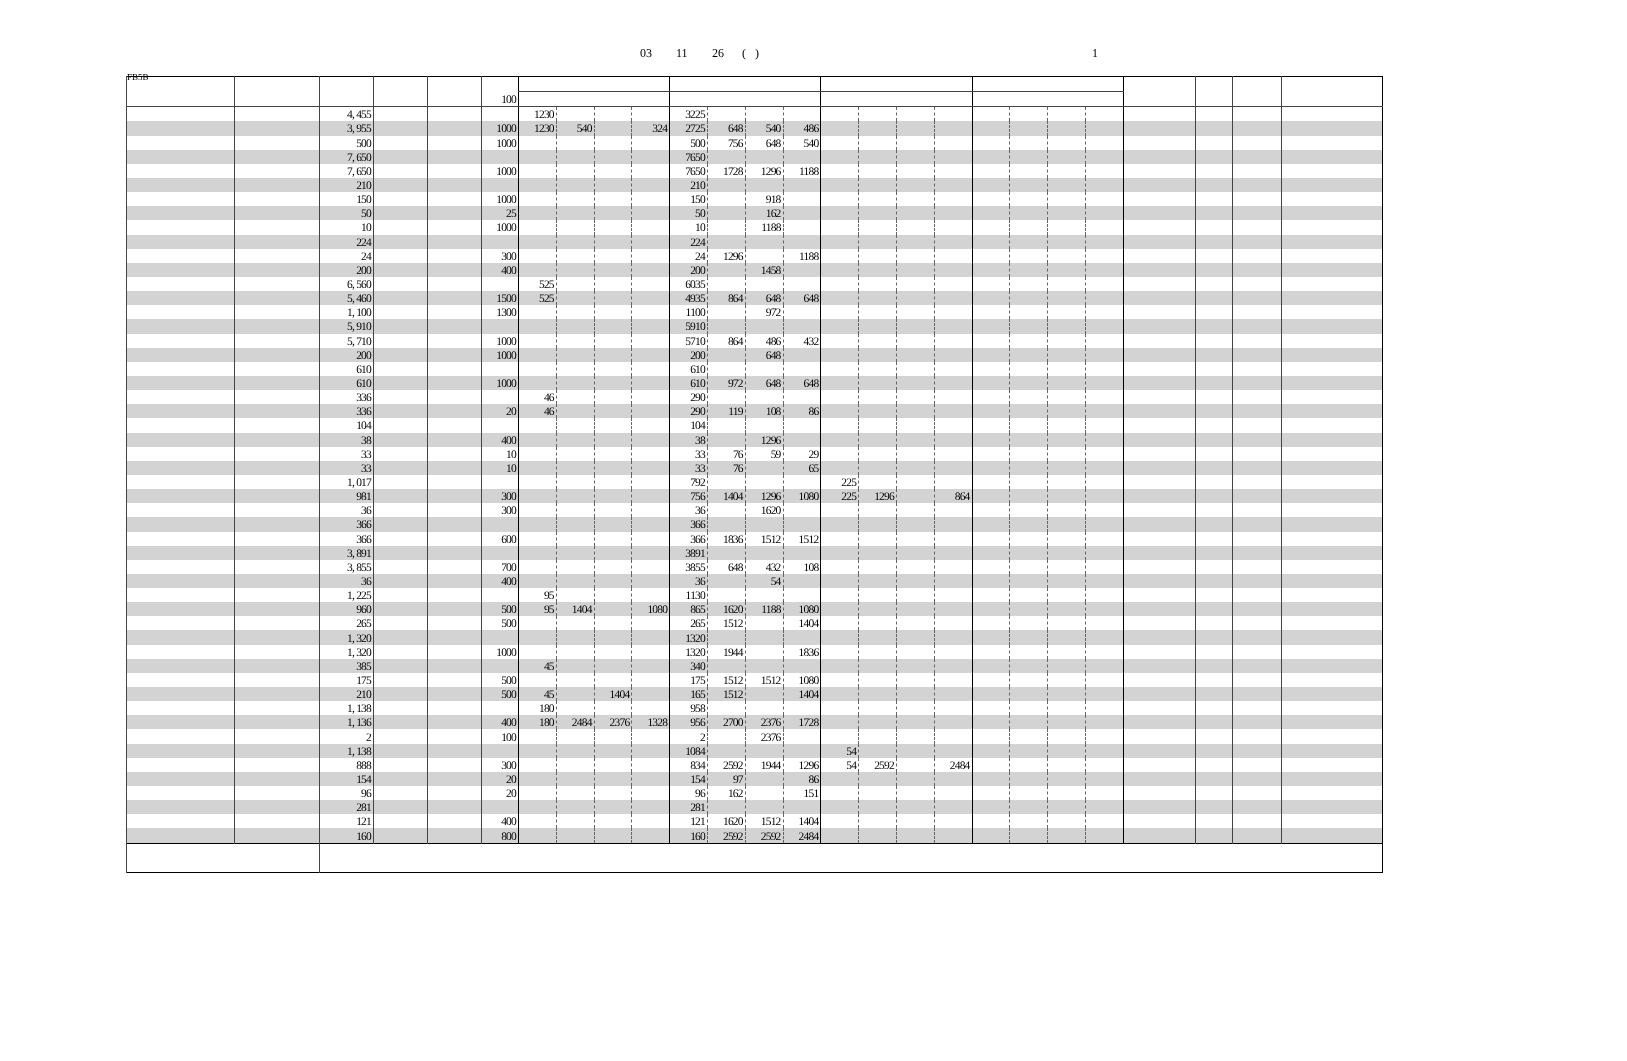FB5B
03 11 26 ( ) 1
| | | | | | 100 | | | | | | | | | | | | | | | | | | | | |
| --- | --- | --- | --- | --- | --- | --- | --- | --- | --- | --- | --- | --- | --- | --- | --- | --- | --- | --- | --- | --- | --- | --- | --- | --- | --- |
| | | 4, 455 | | | | 1230 | | | | 3225 | | | | | | | | | | | | | | | |
| | | 3, 955 | | | 1000 | 1230 | 540 | | 324 | 2725 | 648 | 540 | 486 | | | | | | | | | | | | |
| | | 500 | | | 1000 | | | | | 500 | 756 | 648 | 540 | | | | | | | | | | | | |
| | | 7, 650 | | | | | | | | 7650 | | | | | | | | | | | | | | | |
| | | 7, 650 | | | 1000 | | | | | 7650 | 1728 | 1296 | 1188 | | | | | | | | | | | | |
| | | 210 | | | | | | | | 210 | | | | | | | | | | | | | | | |
| | | 150 | | | 1000 | | | | | 150 | | 918 | | | | | | | | | | | | | |
| | | 50 | | | 25 | | | | | 50 | | 162 | | | | | | | | | | | | | |
| | | 10 | | | 1000 | | | | | 10 | | 1188 | | | | | | | | | | | | | |
| | | 224 | | | | | | | | 224 | | | | | | | | | | | | | | | |
| | | 24 | | | 300 | | | | | 24 | 1296 | | 1188 | | | | | | | | | | | | |
| | | 200 | | | 400 | | | | | 200 | | 1458 | | | | | | | | | | | | | |
| | | 6, 560 | | | | 525 | | | | 6035 | | | | | | | | | | | | | | | |
| | | 5, 460 | | | 1500 | 525 | | | | 4935 | 864 | 648 | 648 | | | | | | | | | | | | |
| | | 1, 100 | | | 1300 | | | | | 1100 | | 972 | | | | | | | | | | | | | |
| | | 5, 910 | | | | | | | | 5910 | | | | | | | | | | | | | | | |
| | | 5, 710 | | | 1000 | | | | | 5710 | 864 | 486 | 432 | | | | | | | | | | | | |
| | | 200 | | | 1000 | | | | | 200 | | 648 | | | | | | | | | | | | | |
| | | 610 | | | | | | | | 610 | | | | | | | | | | | | | | | |
| | | 610 | | | 1000 | | | | | 610 | 972 | 648 | 648 | | | | | | | | | | | | |
| | | 336 | | | | 46 | | | | 290 | | | | | | | | | | | | | | | |
| | | 336 | | | 20 | 46 | | | | 290 | 119 | 108 | 86 | | | | | | | | | | | | |
| | | 104 | | | | | | | | 104 | | | | | | | | | | | | | | | |
| | | 38 | | | 400 | | | | | 38 | | 1296 | | | | | | | | | | | | | |
| | | 33 | | | 10 | | | | | 33 | 76 | 59 | 29 | | | | | | | | | | | | |
| | | 33 | | | 10 | | | | | 33 | 76 | | 65 | | | | | | | | | | | | |
| | | 1, 017 | | | | | | | | 792 | | | | 225 | | | | | | | | | | | |
| | | 981 | | | 300 | | | | | 756 | 1404 | 1296 | 1080 | 225 | 1296 | | 864 | | | | | | | | |
| | | 36 | | | 300 | | | | | 36 | | 1620 | | | | | | | | | | | | | |
| | | 366 | | | | | | | | 366 | | | | | | | | | | | | | | | |
| | | 366 | | | 600 | | | | | 366 | 1836 | 1512 | 1512 | | | | | | | | | | | | |
| | | 3, 891 | | | | | | | | 3891 | | | | | | | | | | | | | | | |
| | | 3, 855 | | | 700 | | | | | 3855 | 648 | 432 | 108 | | | | | | | | | | | | |
| | | 36 | | | 400 | | | | | 36 | | 54 | | | | | | | | | | | | | |
| | | 1, 225 | | | | 95 | | | | 1130 | | | | | | | | | | | | | | | |
| | | 960 | | | 500 | 95 | 1404 | | 1080 | 865 | 1620 | 1188 | 1080 | | | | | | | | | | | | |
| | | 265 | | | 500 | | | | | 265 | 1512 | | 1404 | | | | | | | | | | | | |
| | | 1, 320 | | | | | | | | 1320 | | | | | | | | | | | | | | | |
| | | 1, 320 | | | 1000 | | | | | 1320 | 1944 | | 1836 | | | | | | | | | | | | |
| | | 385 | | | | 45 | | | | 340 | | | | | | | | | | | | | | | |
| | | 175 | | | 500 | | | | | 175 | 1512 | 1512 | 1080 | | | | | | | | | | | | |
| | | 210 | | | 500 | 45 | | 1404 | | 165 | 1512 | | 1404 | | | | | | | | | | | | |
| | | 1, 138 | | | | 180 | | | | 958 | | | | | | | | | | | | | | | |
| | | 1, 136 | | | 400 | 180 | 2484 | 2376 | 1328 | 956 | 2700 | 2376 | 1728 | | | | | | | | | | | | |
| | | 2 | | | 100 | | | | | 2 | | 2376 | | | | | | | | | | | | | |
| | | 1, 138 | | | | | | | | 1084 | | | | 54 | | | | | | | | | | | |
| | | 888 | | | 300 | | | | | 834 | 2592 | 1944 | 1296 | 54 | 2592 | | 2484 | | | | | | | | |
| | | 154 | | | 20 | | | | | 154 | 97 | | 86 | | | | | | | | | | | | |
| | | 96 | | | 20 | | | | | 96 | 162 | | 151 | | | | | | | | | | | | |
| | | 281 | | | | | | | | 281 | | | | | | | | | | | | | | | |
| | | 121 | | | 400 | | | | | 121 | 1620 | 1512 | 1404 | | | | | | | | | | | | |
| | | 160 | | | 800 | | | | | 160 | 2592 | 2592 | 2484 | | | | | | | | | | | | |